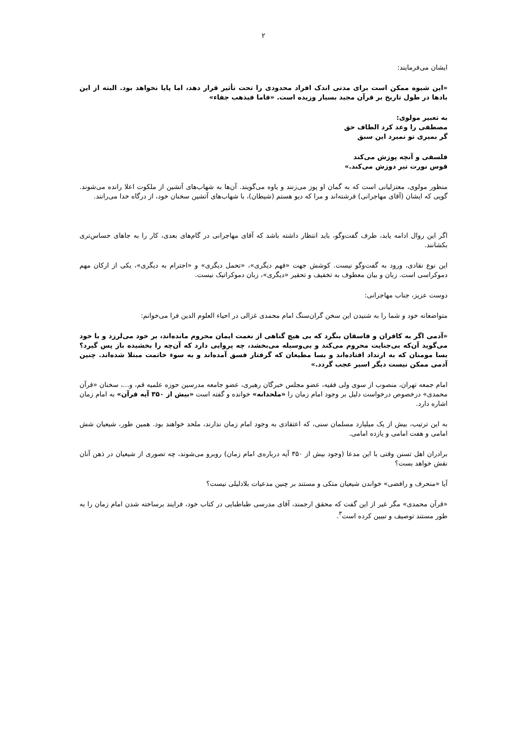۲
ایشان می‌فرمایند:
«این شیوه ممکن است برای مدتی اندک افراد محدودی را تحت تأثیر قرار دهد، اما پایا نخواهد بود. البته از این بادها در طول تاریخ بر قرآن مجید بسیار وزیده است. «فاما فیذهب جفاء»
به تعبیر مولوی:
مصطفی را وعد کرد الطاف حق
گر بمیری تو نمیرد این سبق
فلسفی و آنچه پوزش می‌کند
قوس نورت تیر دوزش می‌کند.»
منظور مولوی، معتزلیانی است که به گمان او پوز می‌زنند و یاوه می‌گویند. آن‌ها به شهاب‌های آتشین از ملکوت اعلا رانده می‌شوند. گویی که ایشان (آقای مهاجرانی) فرشته‌اند و مرا که دیو هستم (شیطان)، با شهاب‌های آتشین سخنان خود، از درگاه خدا می‌رانند.
اگر این روال ادامه یابد، طرف گفت‌وگو، باید انتظار داشته باشد که آقای مهاجرانی در گام‌های بعدی، کار را به جاهای حساس‌تری بکشانند.
این نوع نقادی، ورود به گفت‌وگو نیست. کوشش جهت «فهم دیگری»، «تحمل دیگری» و «احترام به دیگری»، یکی از ارکان مهم دموکراسی است. زبان و بیان معطوف به تخفیف و تحقیر «دیگری»، زبان دموکراتیک نیست.
دوست عزیز، جناب مهاجرانی:
متواضعانه خود و شما را به شنیدن این سخن گران‌سنگ امام محمدی غزالی در احیاء العلوم الدین فرا می‌خوانم:
«آدمی اگر به کافران و فاسقان بنگرد که بی هیچ گناهی از نعمت ایمان محروم مانده‌اند، بر خود می‌لرزد و با خود می‌گوید آن‌که بی‌جنایت محروم می‌کند و بی‌وسیله می‌بخشد، چه پروایی دارد که آن‌چه را بخشیده باز پس گیرد؟ بسا مومنان که به ارتداد افتاده‌اند و بسا مطیعان که گرفتار فسق آمده‌اند و به سوء خاتمت مبتلا شده‌اند. چنین آدمی ممکن نیست دیگر اسیر عجب گردد.»
امام جمعه تهران، منصوب از سوی ولی فقیه، عضو مجلس خبرگان رهبری، عضو جامعه مدرسین حوزه علمیه قم، و...، سخنان «قرآن محمدی» درخصوص درخواست دلیل بر وجود امام زمان را «ملحدانه» خوانده و گفته است «بیش از ۳۵۰ آیه قرآن» به امام زمان اشاره دارد.
به این ترتیب، بیش از یک میلیارد مسلمان سنی، که اعتقادی به وجود امام زمان ندارند، ملحد خواهند بود. همین طور، شیعیان شش امامی و هفت امامی و یازده امامی.
برادران اهل تسنن وقتی با این مدعا (وجود بیش از ۳۵۰ آیه درباره‌ی امام زمان) روبرو می‌شوند، چه تصوری از شیعیان در ذهن آنان نقش خواهد بست؟
آیا «منحرف و رافضی» خواندن شیعیان متکی و مستند بر چنین مدعیات بلادلیلی نیست؟
«قرآن محمدی» مگر غیر از این گفت که محقق ارجمند، آقای مدرسی طباطبایی در کتاب خود، فرایند برساخته شدن امام زمان را به طور مستند توصیف و تبیین کرده است<sup>۳</sup>.